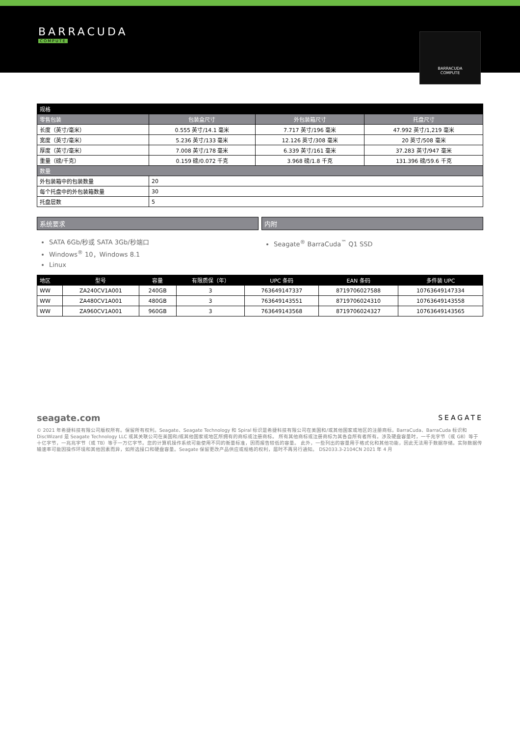BARRACUDA
COMPUTE
BARRACUDA
COMPUTE
| 规格 | | | |
| --- | --- | --- | --- |
| 零售包装 | 包装盒尺寸 | 外包装箱尺寸 | 托盘尺寸 |
| 长度（英寸/毫米） | 0.555 英寸/14.1 毫米 | 7.717 英寸/196 毫米 | 47.992 英寸/1,219 毫米 |
| 宽度（英寸/毫米） | 5.236 英寸/133 毫米 | 12.126 英寸/308 毫米 | 20 英寸/508 毫米 |
| 厚度（英寸/毫米） | 7.008 英寸/178 毫米 | 6.339 英寸/161 毫米 | 37.283 英寸/947 毫米 |
| 重量（磅/千克） | 0.159 磅/0.072 千克 | 3.968 磅/1.8 千克 | 131.396 磅/59.6 千克 |
| 数量 | | | |
| 外包装箱中的包装数量 | 20 | | |
| 每个托盘中的外包装箱数量 | 30 | | |
| 托盘层数 | 5 | | |
系统要求
SATA 6Gb/秒或 SATA 3Gb/秒端口
Windows<sup>®</sup> 10，Windows 8.1
Linux
内附
Seagate<sup>®</sup> BarraCuda<sup>™</sup> Q1 SSD
| 地区 | 型号 | 容量 | 有限质保（年） | UPC 条码 | EAN 条码 | 多件装 UPC |
| --- | --- | --- | --- | --- | --- | --- |
| WW | ZA240CV1A001 | 240GB | 3 | 763649147337 | 8719706027588 | 10763649147334 |
| WW | ZA480CV1A001 | 480GB | 3 | 763649143551 | 8719706024310 | 10763649143558 |
| WW | ZA960CV1A001 | 960GB | 3 | 763649143568 | 8719706024327 | 10763649143565 |
seagate.com SEAGATE
© 2021 年希捷科技有限公司版权所有。保留所有权利。Seagate、Seagate Technology 和 Spiral 标识是希捷科技有限公司在美国和/或其他国家或地区的注册商标。BarraCuda、BarraCuda 标识和 DiscWizard 是 Seagate Technology LLC 或其关联公司在美国和/或其他国家或地区所拥有的商标或注册商标。 所有其他商标或注册商标为其各自所有者所有。涉及硬盘容量时，一千兆字节（或 GB）等于十亿字节，一兆兆字节（或 TB）等于一万亿字节。您的计算机操作系统可能使用不同的衡量标准，因而报告较低的容量。 此外，一些列出的容量用于格式化和其他功能，因此无法用于数据存储。实际数据传输速率可能因操作环境和其他因素而异，如所选接口和硬盘容量。Seagate 保留更改产品供应或规格的权利，届时不再另行通知。 DS2033.3-2104CN 2021 年 4 月